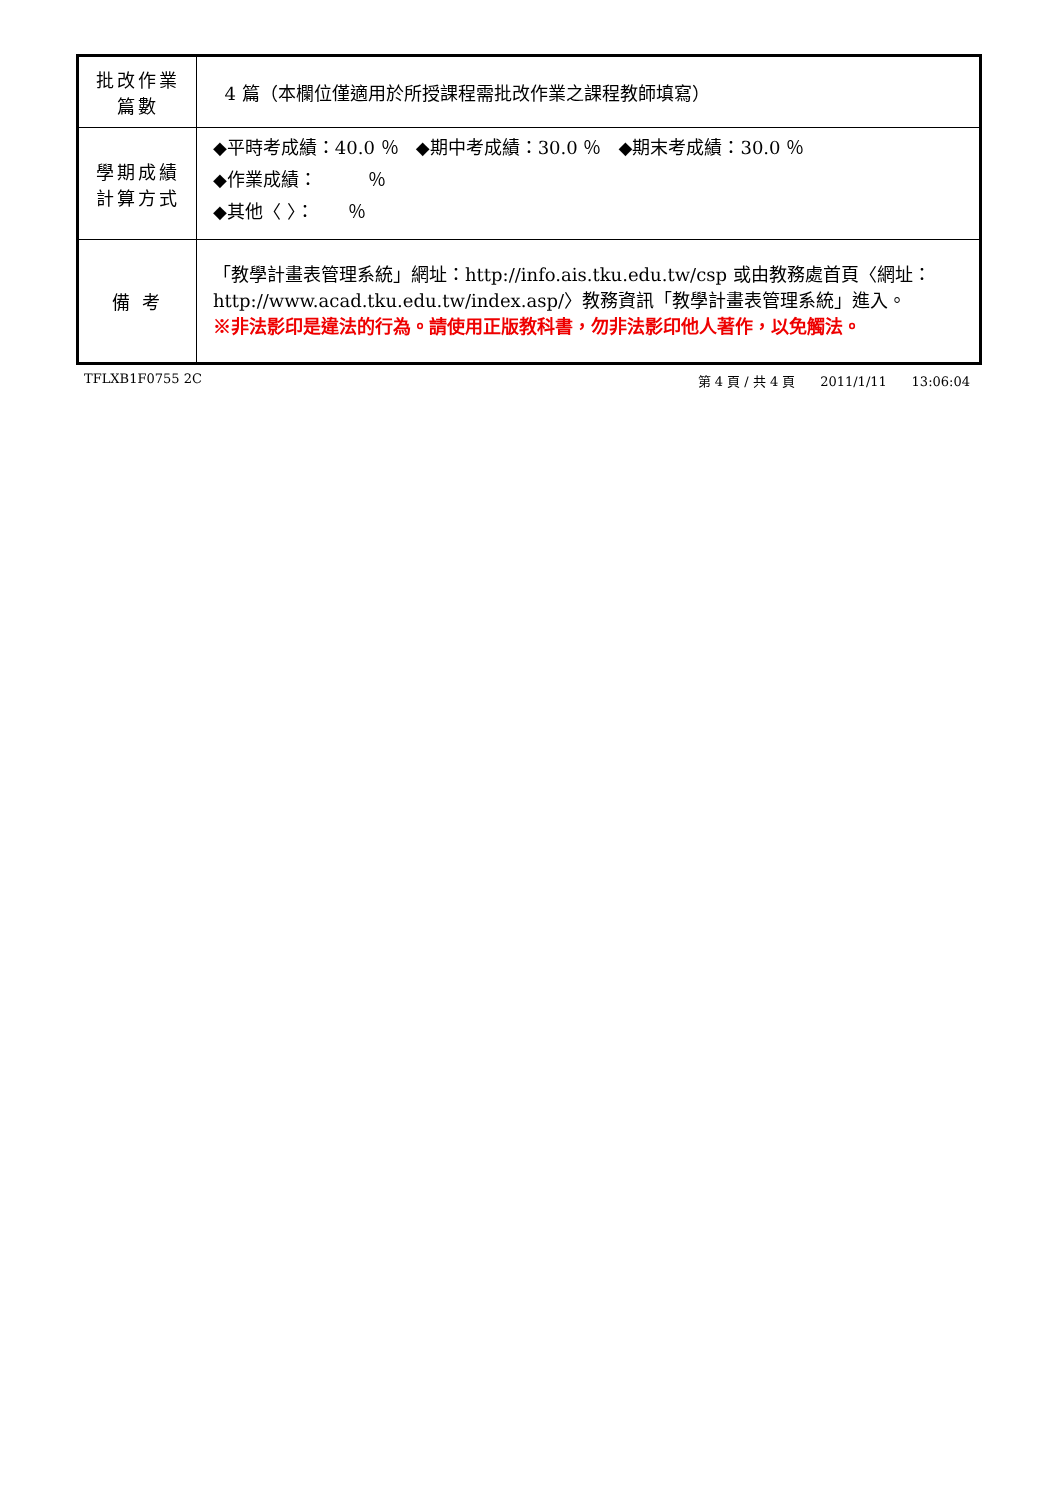| 批改作業 篇數 | 4 篇（本欄位僅適用於所授課程需批改作業之課程教師填寫） |
| 學期成績 計算方式 | ◆平時考成績：40.0 ％ ◆期中考成績：30.0 ％ ◆期末考成績：30.0 ％ ◆作業成績： ％ ◆其他〈 〉： ％ |
| 備 考 | 「教學計畫表管理系統」網址： http://info.ais.tku.edu.tw/csp 或由教務處首頁〈網址： http://www.acad.tku.edu.tw/index.asp/ 〉教務資訊「教學計畫表管理系統」進入。 ※非法影印是違法的行為。請使用正版教科書，勿非法影印他人著作，以免觸法。 |
TFLXB1F0755 2C 第 4 頁 / 共 4 頁 2011/1/11 13:06:04